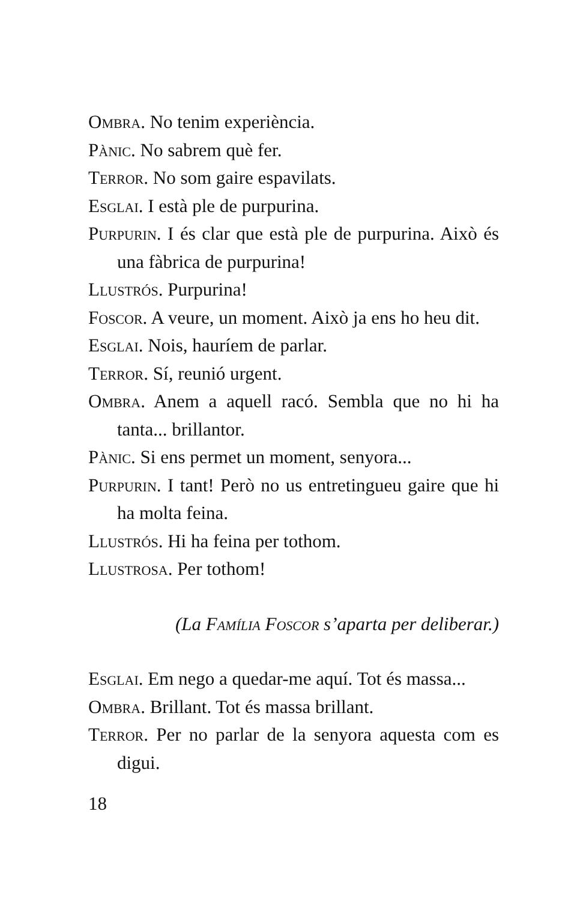Ombra. No tenim experiència.
Pànic. No sabrem què fer.
Terror. No som gaire espavilats.
Esglai. I està ple de purpurina.
Purpurin. I és clar que està ple de purpurina. Això és una fàbrica de purpurina!
Llustrós. Purpurina!
Foscor. A veure, un moment. Això ja ens ho heu dit.
Esglai. Nois, hauríem de parlar.
Terror. Sí, reunió urgent.
Ombra. Anem a aquell racó. Sembla que no hi ha tanta... brillantor.
Pànic. Si ens permet un moment, senyora...
Purpurin. I tant! Però no us entretingueu gaire que hi ha molta feina.
Llustrós. Hi ha feina per tothom.
Llustrosa. Per tothom!
(La Família Foscor s’aparta per deliberar.)
Esglai. Em nego a quedar-me aquí. Tot és massa...
Ombra. Brillant. Tot és massa brillant.
Terror. Per no parlar de la senyora aquesta com es digui.
18